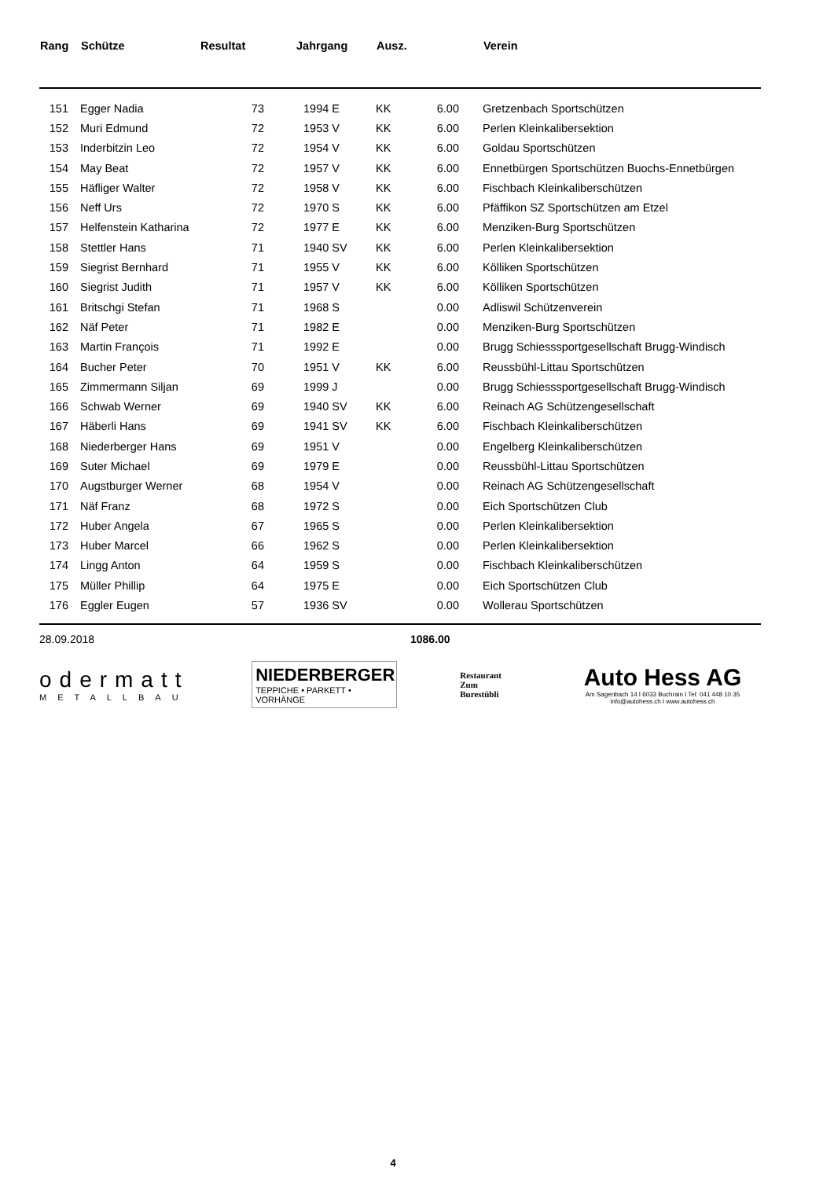| Rang | Schütze | Resultat | Jahrgang | Ausz. | | Verein |
| --- | --- | --- | --- | --- | --- | --- |
| 151 | Egger Nadia | 73 | 1994 E | KK | 6.00 | Gretzenbach Sportschützen |
| 152 | Muri Edmund | 72 | 1953 V | KK | 6.00 | Perlen Kleinkalibersektion |
| 153 | Inderbitzin Leo | 72 | 1954 V | KK | 6.00 | Goldau Sportschützen |
| 154 | May Beat | 72 | 1957 V | KK | 6.00 | Ennetbürgen Sportschützen Buochs-Ennetbürgen |
| 155 | Häfliger Walter | 72 | 1958 V | KK | 6.00 | Fischbach Kleinkaliberschützen |
| 156 | Neff Urs | 72 | 1970 S | KK | 6.00 | Pfäffikon SZ Sportschützen am Etzel |
| 157 | Helfenstein Katharina | 72 | 1977 E | KK | 6.00 | Menziken-Burg Sportschützen |
| 158 | Stettler Hans | 71 | 1940 SV | KK | 6.00 | Perlen Kleinkalibersektion |
| 159 | Siegrist Bernhard | 71 | 1955 V | KK | 6.00 | Kölliken Sportschützen |
| 160 | Siegrist Judith | 71 | 1957 V | KK | 6.00 | Kölliken Sportschützen |
| 161 | Britschgi Stefan | 71 | 1968 S | | 0.00 | Adliswil Schützenverein |
| 162 | Näf Peter | 71 | 1982 E | | 0.00 | Menziken-Burg Sportschützen |
| 163 | Martin François | 71 | 1992 E | | 0.00 | Brugg Schiesssportgesellschaft Brugg-Windisch |
| 164 | Bucher Peter | 70 | 1951 V | KK | 6.00 | Reussbühl-Littau Sportschützen |
| 165 | Zimmermann Siljan | 69 | 1999 J | | 0.00 | Brugg Schiesssportgesellschaft Brugg-Windisch |
| 166 | Schwab Werner | 69 | 1940 SV | KK | 6.00 | Reinach AG Schützengesellschaft |
| 167 | Häberli Hans | 69 | 1941 SV | KK | 6.00 | Fischbach Kleinkaliberschützen |
| 168 | Niederberger Hans | 69 | 1951 V | | 0.00 | Engelberg Kleinkaliberschützen |
| 169 | Suter Michael | 69 | 1979 E | | 0.00 | Reussbühl-Littau Sportschützen |
| 170 | Augstburger Werner | 68 | 1954 V | | 0.00 | Reinach AG Schützengesellschaft |
| 171 | Näf Franz | 68 | 1972 S | | 0.00 | Eich Sportschützen Club |
| 172 | Huber Angela | 67 | 1965 S | | 0.00 | Perlen Kleinkalibersektion |
| 173 | Huber Marcel | 66 | 1962 S | | 0.00 | Perlen Kleinkalibersektion |
| 174 | Lingg Anton | 64 | 1959 S | | 0.00 | Fischbach Kleinkaliberschützen |
| 175 | Müller Phillip | 64 | 1975 E | | 0.00 | Eich Sportschützen Club |
| 176 | Eggler Eugen | 57 | 1936 SV | | 0.00 | Wollerau Sportschützen |
28.09.2018 1086.00
odermatt
METALLBAU
NIEDERBERGER
TEPPICHE • PARKETT • VORHÄNGE
Restaurant
Zum
Burestübli
Auto Hess AG
Am Sagenbach 14 I 6033 Buchrain I Tel: 041 448 10 35
info@autohess.ch I www.autohess.ch
4